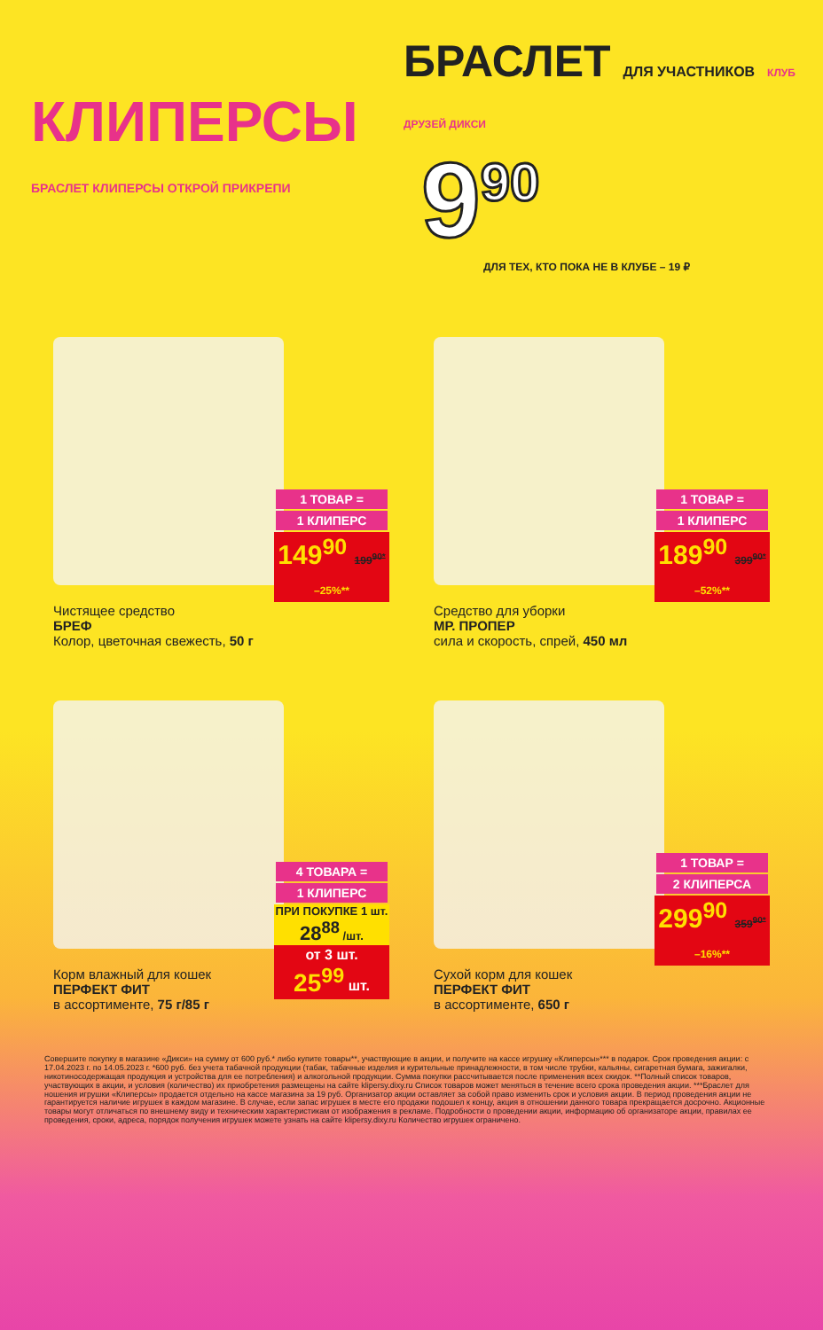КЛИПЕРСЫ
БРАСЛЕТ КЛИПЕРСЫ ОТКРОЙ ПРИКРЕПИ
БРАСЛЕТ ДЛЯ УЧАСТНИКОВ КЛУБ ДРУЗЕЙ ДИКСИ
9<sup>90</sup>
ДЛЯ ТЕХ, КТО ПОКА НЕ В КЛУБЕ – 19 ₽
1 ТОВАР =
1 КЛИПЕРС
149<sup>90</sup> 199<sup>90*</sup> –25%**
Чистящее средство
БРЕФ
Колор, цветочная свежесть, 50 г
1 ТОВАР =
1 КЛИПЕРС
189<sup>90</sup> 399<sup>90*</sup> –52%**
Средство для уборки
МР. ПРОПЕР
сила и скорость, спрей, 450 мл
4 ТОВАРА =
1 КЛИПЕРС
ПРИ ПОКУПКЕ 1 шт.
28<sup>88</sup> /шт.
от 3 шт.
25<sup>99</sup> шт.
Корм влажный для кошек
ПЕРФЕКТ ФИТ
в ассортименте, 75 г/85 г
1 ТОВАР =
2 КЛИПЕРСА
299<sup>90</sup> 359<sup>90*</sup> –16%**
Сухой корм для кошек
ПЕРФЕКТ ФИТ
в ассортименте, 650 г
Совершите покупку в магазине «Дикси» на сумму от 600 руб.* либо купите товары**, участвующие в акции, и получите на кассе игрушку «Клиперсы»*** в подарок. Срок проведения акции: с 17.04.2023 г. по 14.05.2023 г. *600 руб. без учета табачной продукции (табак, табачные изделия и курительные принадлежности, в том числе трубки, кальяны, сигаретная бумага, зажигалки, никотиносодержащая продукция и устройства для ее потребления) и алкогольной продукции. Сумма покупки рассчитывается после применения всех скидок. **Полный список товаров, участвующих в акции, и условия (количество) их приобретения размещены на сайте klipersy.dixy.ru Список товаров может меняться в течение всего срока проведения акции. ***Браслет для ношения игрушки «Клиперсы» продается отдельно на кассе магазина за 19 руб. Организатор акции оставляет за собой право изменить срок и условия акции. В период проведения акции не гарантируется наличие игрушек в каждом магазине. В случае, если запас игрушек в месте его продажи подошел к концу, акция в отношении данного товара прекращается досрочно. Акционные товары могут отличаться по внешнему виду и техническим характеристикам от изображения в рекламе. Подробности о проведении акции, информацию об организаторе акции, правилах ее проведения, сроки, адреса, порядок получения игрушек можете узнать на сайте klipersy.dixy.ru Количество игрушек ограничено.